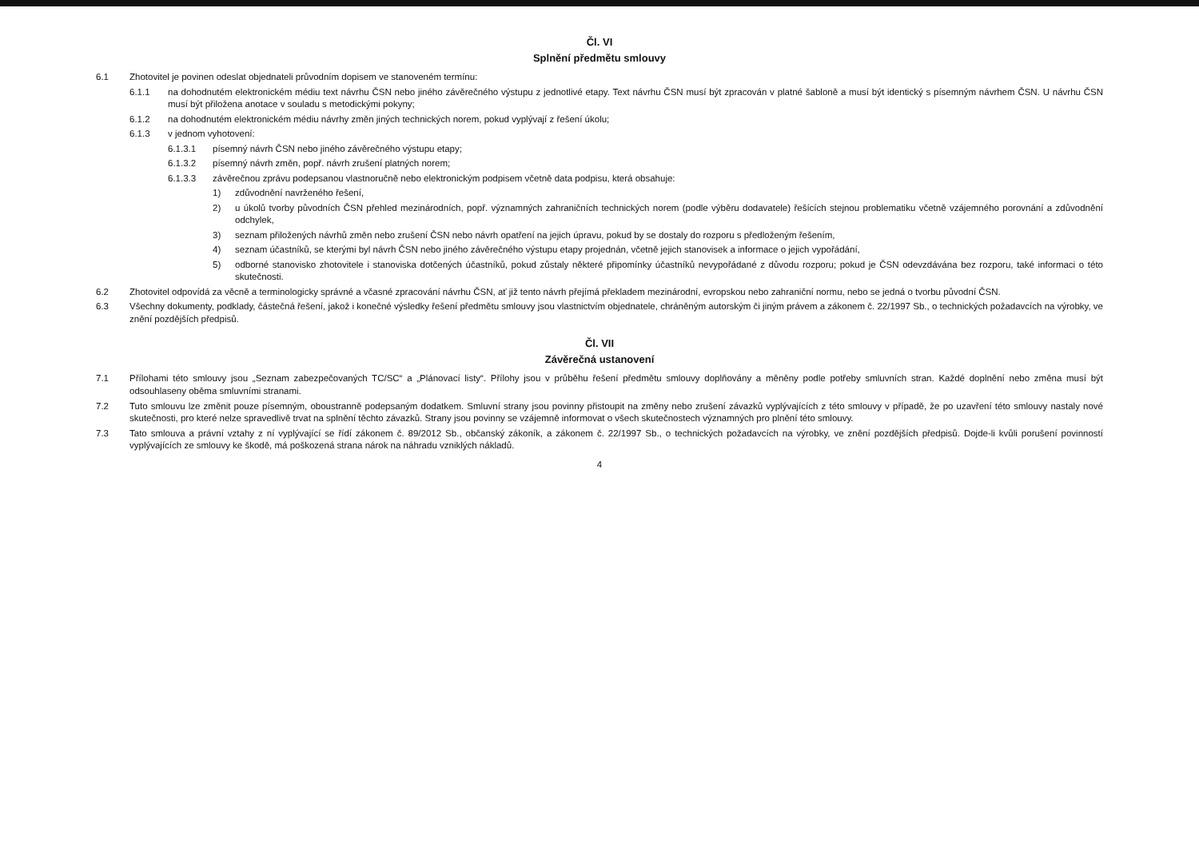Čl. VI
Splnění předmětu smlouvy
6.1 Zhotovitel je povinen odeslat objednateli průvodním dopisem ve stanoveném termínu:
6.1.1 na dohodnutém elektronickém médiu text návrhu ČSN nebo jiného závěrečného výstupu z jednotlivé etapy. Text návrhu ČSN musí být zpracován v platné šabloně a musí být identický s písemným návrhem ČSN. U návrhu ČSN musí být přiložena anotace v souladu s metodickými pokyny;
6.1.2 na dohodnutém elektronickém médiu návrhy změn jiných technických norem, pokud vyplývají z řešení úkolu;
6.1.3 v jednom vyhotovení:
6.1.3.1 písemný návrh ČSN nebo jiného závěrečného výstupu etapy;
6.1.3.2 písemný návrh změn, popř. návrh zrušení platných norem;
6.1.3.3 závěrečnou zprávu podepsanou vlastnoručně nebo elektronickým podpisem včetně data podpisu, která obsahuje:
1) zdůvodnění navrženého řešení,
2) u úkolů tvorby původních ČSN přehled mezinárodních, popř. významných zahraničních technických norem (podle výběru dodavatele) řešících stejnou problematiku včetně vzájemného porovnání a zdůvodnění odchylek,
3) seznam přiložených návrhů změn nebo zrušení ČSN nebo návrh opatření na jejich úpravu, pokud by se dostaly do rozporu s předloženým řešením,
4) seznam účastníků, se kterými byl návrh ČSN nebo jiného závěrečného výstupu etapy projednán, včetně jejich stanovisek a informace o jejich vypořádání,
5) odborné stanovisko zhotovitele i stanoviska dotčených účastníků, pokud zůstaly některé připomínky účastníků nevypořádané z důvodu rozporu; pokud je ČSN odevzdávána bez rozporu, také informaci o této skutečnosti.
6.2 Zhotovitel odpovídá za věcně a terminologicky správné a včasné zpracování návrhu ČSN, ať již tento návrh přejímá překladem mezinárodní, evropskou nebo zahraniční normu, nebo se jedná o tvorbu původní ČSN.
6.3 Všechny dokumenty, podklady, částečná řešení, jakož i konečné výsledky řešení předmětu smlouvy jsou vlastnictvím objednatele, chráněným autorským či jiným právem a zákonem č. 22/1997 Sb., o technických požadavcích na výrobky, ve znění pozdějších předpisů.
Čl. VII
Závěrečná ustanovení
7.1 Přílohami této smlouvy jsou „Seznam zabezpečovaných TC/SC“ a „Plánovací listy“. Přílohy jsou v průběhu řešení předmětu smlouvy doplňovány a měněny podle potřeby smluvních stran. Každé doplnění nebo změna musí být odsouhlaseny oběma smluvními stranami.
7.2 Tuto smlouvu lze změnit pouze písemným, oboustranně podepsaným dodatkem. Smluvní strany jsou povinny přistoupit na změny nebo zrušení závazků vyplývajících z této smlouvy v případě, že po uzavření této smlouvy nastaly nové skutečnosti, pro které nelze spravedlivě trvat na splnění těchto závazků. Strany jsou povinny se vzájemně informovat o všech skutečnostech významných pro plnění této smlouvy.
7.3 Tato smlouva a právní vztahy z ní vyplývající se řídí zákonem č. 89/2012 Sb., občanský zákoník, a zákonem č. 22/1997 Sb., o technických požadavcích na výrobky, ve znění pozdějších předpisů. Dojde-li kvůli porušení povinností vyplývajících ze smlouvy ke škodě, má poškozená strana nárok na náhradu vzniklých nákladů.
4